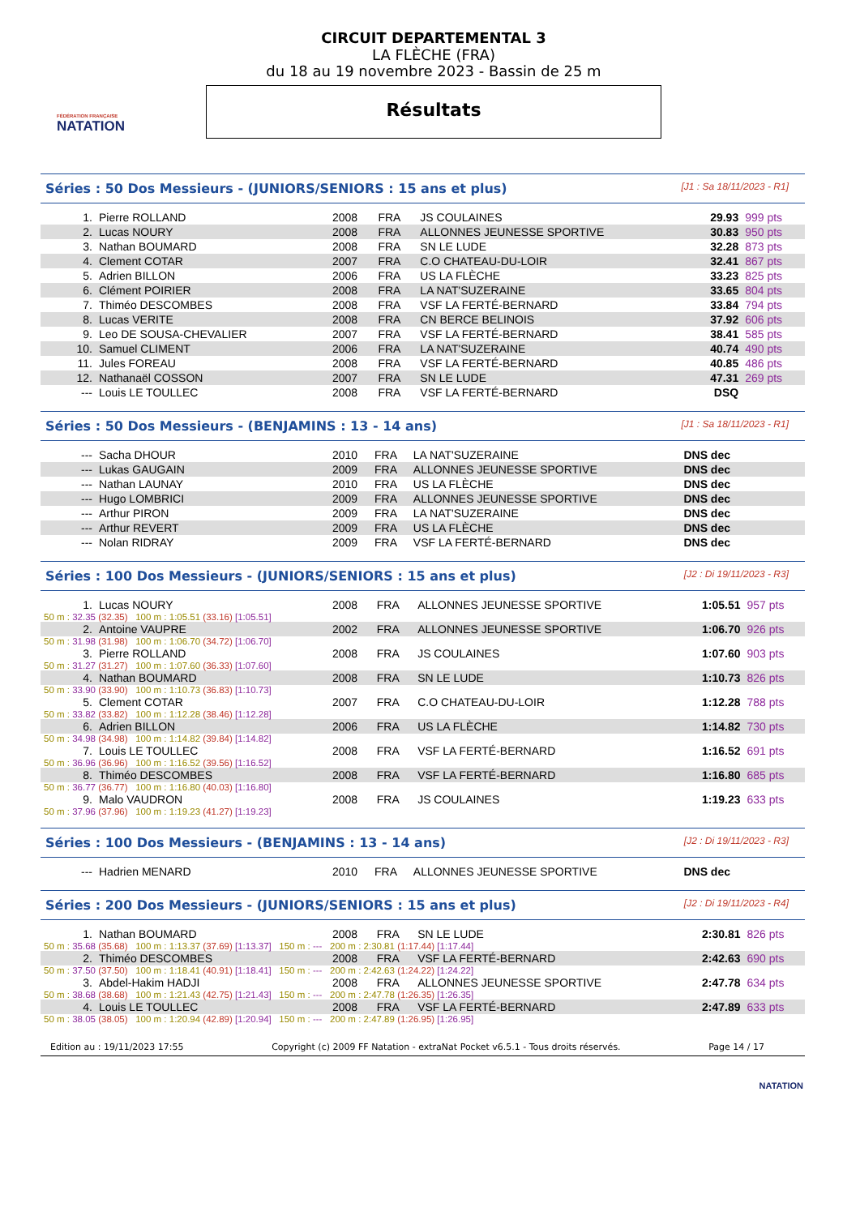FÉDÉRATION FRANÇAISE
NATATION
CIRCUIT DEPARTEMENTAL 3
LA FLÈCHE (FRA)
du 18 au 19 novembre 2023 - Bassin de 25 m
Résultats
Séries : 50 Dos Messieurs - (JUNIORS/SENIORS : 15 ans et plus) [J1 : Sa 18/11/2023 - R1]
| 1. | Pierre ROLLAND | 2008 | FRA | JS COULAINES | 29.93 | 999 pts |
| 2. | Lucas NOURY | 2008 | FRA | ALLONNES JEUNESSE SPORTIVE | 30.83 | 950 pts |
| 3. | Nathan BOUMARD | 2008 | FRA | SN LE LUDE | 32.28 | 873 pts |
| 4. | Clement COTAR | 2007 | FRA | C.O CHATEAU-DU-LOIR | 32.41 | 867 pts |
| 5. | Adrien BILLON | 2006 | FRA | US LA FLÈCHE | 33.23 | 825 pts |
| 6. | Clément POIRIER | 2008 | FRA | LA NAT'SUZERAINE | 33.65 | 804 pts |
| 7. | Thiméo DESCOMBES | 2008 | FRA | VSF LA FERTÉ-BERNARD | 33.84 | 794 pts |
| 8. | Lucas VERITE | 2008 | FRA | CN BERCE BELINOIS | 37.92 | 606 pts |
| 9. | Leo DE SOUSA-CHEVALIER | 2007 | FRA | VSF LA FERTÉ-BERNARD | 38.41 | 585 pts |
| 10. | Samuel CLIMENT | 2006 | FRA | LA NAT'SUZERAINE | 40.74 | 490 pts |
| 11. | Jules FOREAU | 2008 | FRA | VSF LA FERTÉ-BERNARD | 40.85 | 486 pts |
| 12. | Nathanaël COSSON | 2007 | FRA | SN LE LUDE | 47.31 | 269 pts |
| --- | Louis LE TOULLEC | 2008 | FRA | VSF LA FERTÉ-BERNARD | DSQ | |
Séries : 50 Dos Messieurs - (BENJAMINS : 13 - 14 ans) [J1 : Sa 18/11/2023 - R1]
| --- | Sacha DHOUR | 2010 | FRA | LA NAT'SUZERAINE | DNS dec | |
| --- | Lukas GAUGAIN | 2009 | FRA | ALLONNES JEUNESSE SPORTIVE | DNS dec | |
| --- | Nathan LAUNAY | 2010 | FRA | US LA FLÈCHE | DNS dec | |
| --- | Hugo LOMBRICI | 2009 | FRA | ALLONNES JEUNESSE SPORTIVE | DNS dec | |
| --- | Arthur PIRON | 2009 | FRA | LA NAT'SUZERAINE | DNS dec | |
| --- | Arthur REVERT | 2009 | FRA | US LA FLÈCHE | DNS dec | |
| --- | Nolan RIDRAY | 2009 | FRA | VSF LA FERTÉ-BERNARD | DNS dec | |
Séries : 100 Dos Messieurs - (JUNIORS/SENIORS : 15 ans et plus) [J2 : Di 19/11/2023 - R3]
| 1. | Lucas NOURY | 2008 | FRA | ALLONNES JEUNESSE SPORTIVE | 1:05.51 | 957 pts |
| 50 m : 32.35 (32.35) 100 m : 1:05.51 (33.16) [1:05.51] | | | | | | |
| 2. | Antoine VAUPRE | 2002 | FRA | ALLONNES JEUNESSE SPORTIVE | 1:06.70 | 926 pts |
| 50 m : 31.98 (31.98) 100 m : 1:06.70 (34.72) [1:06.70] | | | | | | |
| 3. | Pierre ROLLAND | 2008 | FRA | JS COULAINES | 1:07.60 | 903 pts |
| 50 m : 31.27 (31.27) 100 m : 1:07.60 (36.33) [1:07.60] | | | | | | |
| 4. | Nathan BOUMARD | 2008 | FRA | SN LE LUDE | 1:10.73 | 826 pts |
| 50 m : 33.90 (33.90) 100 m : 1:10.73 (36.83) [1:10.73] | | | | | | |
| 5. | Clement COTAR | 2007 | FRA | C.O CHATEAU-DU-LOIR | 1:12.28 | 788 pts |
| 50 m : 33.82 (33.82) 100 m : 1:12.28 (38.46) [1:12.28] | | | | | | |
| 6. | Adrien BILLON | 2006 | FRA | US LA FLÈCHE | 1:14.82 | 730 pts |
| 50 m : 34.98 (34.98) 100 m : 1:14.82 (39.84) [1:14.82] | | | | | | |
| 7. | Louis LE TOULLEC | 2008 | FRA | VSF LA FERTÉ-BERNARD | 1:16.52 | 691 pts |
| 50 m : 36.96 (36.96) 100 m : 1:16.52 (39.56) [1:16.52] | | | | | | |
| 8. | Thiméo DESCOMBES | 2008 | FRA | VSF LA FERTÉ-BERNARD | 1:16.80 | 685 pts |
| 50 m : 36.77 (36.77) 100 m : 1:16.80 (40.03) [1:16.80] | | | | | | |
| 9. | Malo VAUDRON | 2008 | FRA | JS COULAINES | 1:19.23 | 633 pts |
| 50 m : 37.96 (37.96) 100 m : 1:19.23 (41.27) [1:19.23] | | | | | | |
Séries : 100 Dos Messieurs - (BENJAMINS : 13 - 14 ans) [J2 : Di 19/11/2023 - R3]
| --- | Hadrien MENARD | 2010 | FRA | ALLONNES JEUNESSE SPORTIVE | DNS dec | |
Séries : 200 Dos Messieurs - (JUNIORS/SENIORS : 15 ans et plus) [J2 : Di 19/11/2023 - R4]
| 1. | Nathan BOUMARD | 2008 | FRA | SN LE LUDE | 2:30.81 | 826 pts |
| 50 m : 35.68 (35.68) 100 m : 1:13.37 (37.69) [1:13.37] 150 m : --- 200 m : 2:30.81 (1:17.44) [1:17.44] | | | | | | |
| 2. | Thiméo DESCOMBES | 2008 | FRA | VSF LA FERTÉ-BERNARD | 2:42.63 | 690 pts |
| 50 m : 37.50 (37.50) 100 m : 1:18.41 (40.91) [1:18.41] 150 m : --- 200 m : 2:42.63 (1:24.22) [1:24.22] | | | | | | |
| 3. | Abdel-Hakim HADJI | 2008 | FRA | ALLONNES JEUNESSE SPORTIVE | 2:47.78 | 634 pts |
| 50 m : 38.68 (38.68) 100 m : 1:21.43 (42.75) [1:21.43] 150 m : --- 200 m : 2:47.78 (1:26.35) [1:26.35] | | | | | | |
| 4. | Louis LE TOULLEC | 2008 | FRA | VSF LA FERTÉ-BERNARD | 2:47.89 | 633 pts |
| 50 m : 38.05 (38.05) 100 m : 1:20.94 (42.89) [1:20.94] 150 m : --- 200 m : 2:47.89 (1:26.95) [1:26.95] | | | | | | |
Edition au : 19/11/2023 17:55 Copyright (c) 2009 FF Natation - extraNat Pocket v6.5.1 - Tous droits réservés. Page 14 / 17
NATATION